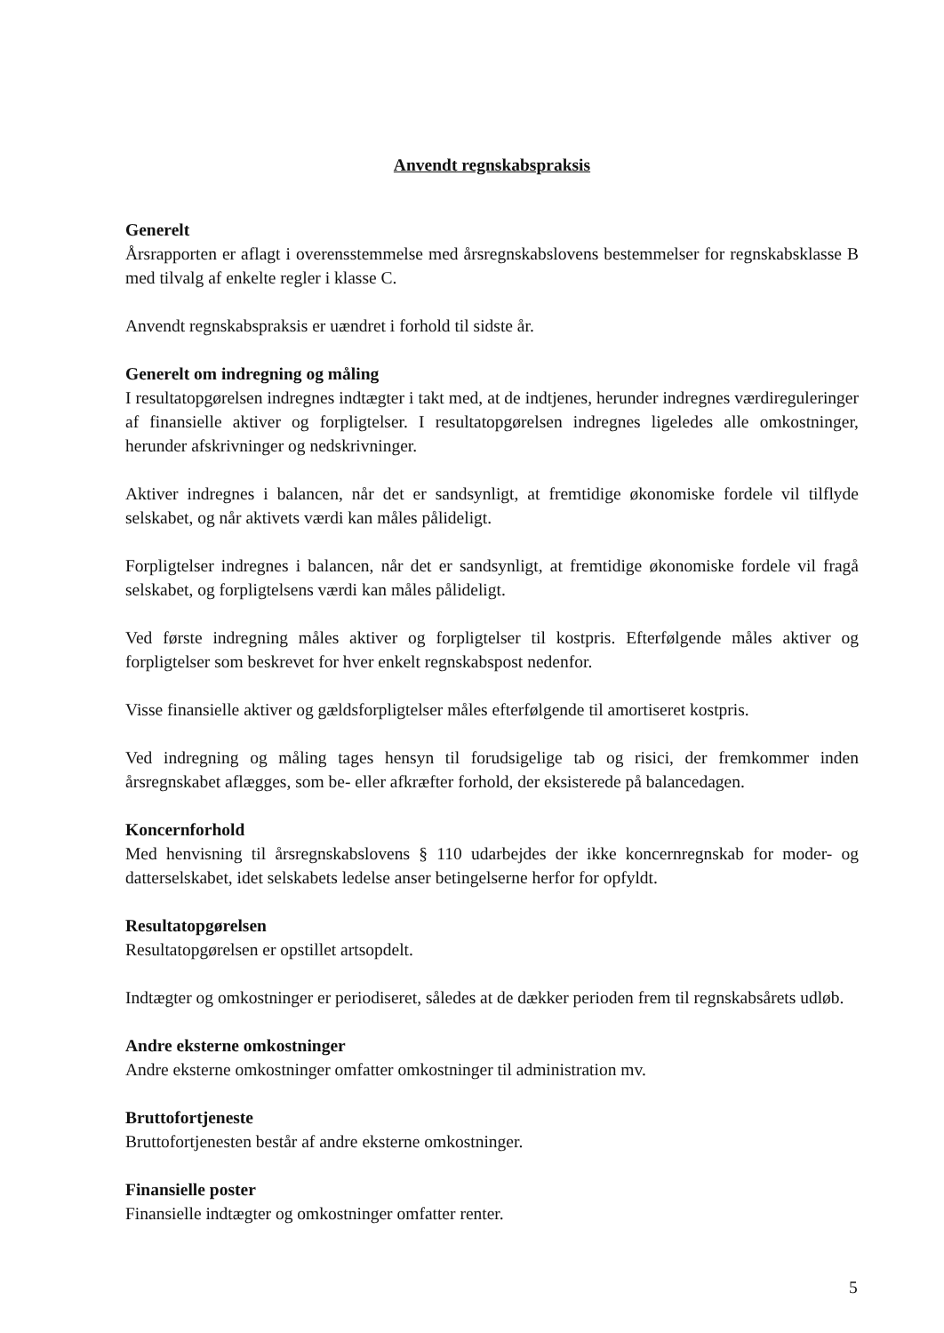Anvendt regnskabspraksis
Generelt
Årsrapporten er aflagt i overensstemmelse med årsregnskabslovens bestemmelser for regnskabsklasse B med tilvalg af enkelte regler i klasse C.
Anvendt regnskabspraksis er uændret i forhold til sidste år.
Generelt om indregning og måling
I resultatopgørelsen indregnes indtægter i takt med, at de indtjenes, herunder indregnes værdireguleringer af finansielle aktiver og forpligtelser. I resultatopgørelsen indregnes ligeledes alle omkostninger, herunder afskrivninger og nedskrivninger.
Aktiver indregnes i balancen, når det er sandsynligt, at fremtidige økonomiske fordele vil tilflyde selskabet, og når aktivets værdi kan måles pålideligt.
Forpligtelser indregnes i balancen, når det er sandsynligt, at fremtidige økonomiske fordele vil fragå selskabet, og forpligtelsens værdi kan måles pålideligt.
Ved første indregning måles aktiver og forpligtelser til kostpris. Efterfølgende måles aktiver og forpligtelser som beskrevet for hver enkelt regnskabspost nedenfor.
Visse finansielle aktiver og gældsforpligtelser måles efterfølgende til amortiseret kostpris.
Ved indregning og måling tages hensyn til forudsigelige tab og risici, der fremkommer inden årsregnskabet aflægges, som be- eller afkræfter forhold, der eksisterede på balancedagen.
Koncernforhold
Med henvisning til årsregnskabslovens § 110 udarbejdes der ikke koncernregnskab for moder- og datterselskabet, idet selskabets ledelse anser betingelserne herfor for opfyldt.
Resultatopgørelsen
Resultatopgørelsen er opstillet artsopdelt.
Indtægter og omkostninger er periodiseret, således at de dækker perioden frem til regnskabsårets udløb.
Andre eksterne omkostninger
Andre eksterne omkostninger omfatter omkostninger til administration mv.
Bruttofortjeneste
Bruttofortjenesten består af andre eksterne omkostninger.
Finansielle poster
Finansielle indtægter og omkostninger omfatter renter.
5